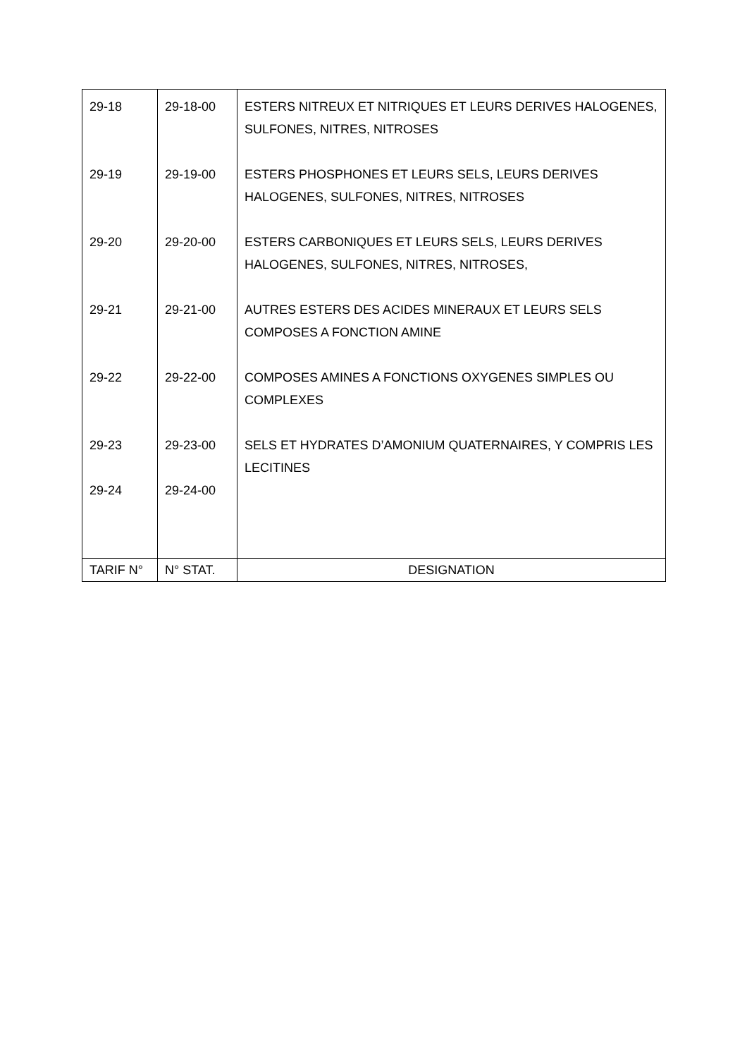| 29-18 | 29-18-00 | ESTERS NITREUX ET NITRIQUES ET LEURS DERIVES HALOGENES, SULFONES, NITRES, NITROSES |
| 29-19 | 29-19-00 | ESTERS PHOSPHONES ET LEURS SELS, LEURS DERIVES HALOGENES, SULFONES, NITRES, NITROSES |
| 29-20 | 29-20-00 | ESTERS CARBONIQUES ET LEURS SELS, LEURS DERIVES HALOGENES, SULFONES, NITRES, NITROSES, |
| 29-21 | 29-21-00 | AUTRES ESTERS DES ACIDES MINERAUX ET LEURS SELS COMPOSES A FONCTION AMINE |
| 29-22 | 29-22-00 | COMPOSES AMINES A FONCTIONS OXYGENES SIMPLES OU COMPLEXES |
| 29-23 | 29-23-00 | SELS ET HYDRATES D’AMONIUM QUATERNAIRES, Y COMPRIS LES LECITINES |
| 29-24 | 29-24-00 | |
| TARIF N° | N° STAT. | DESIGNATION |